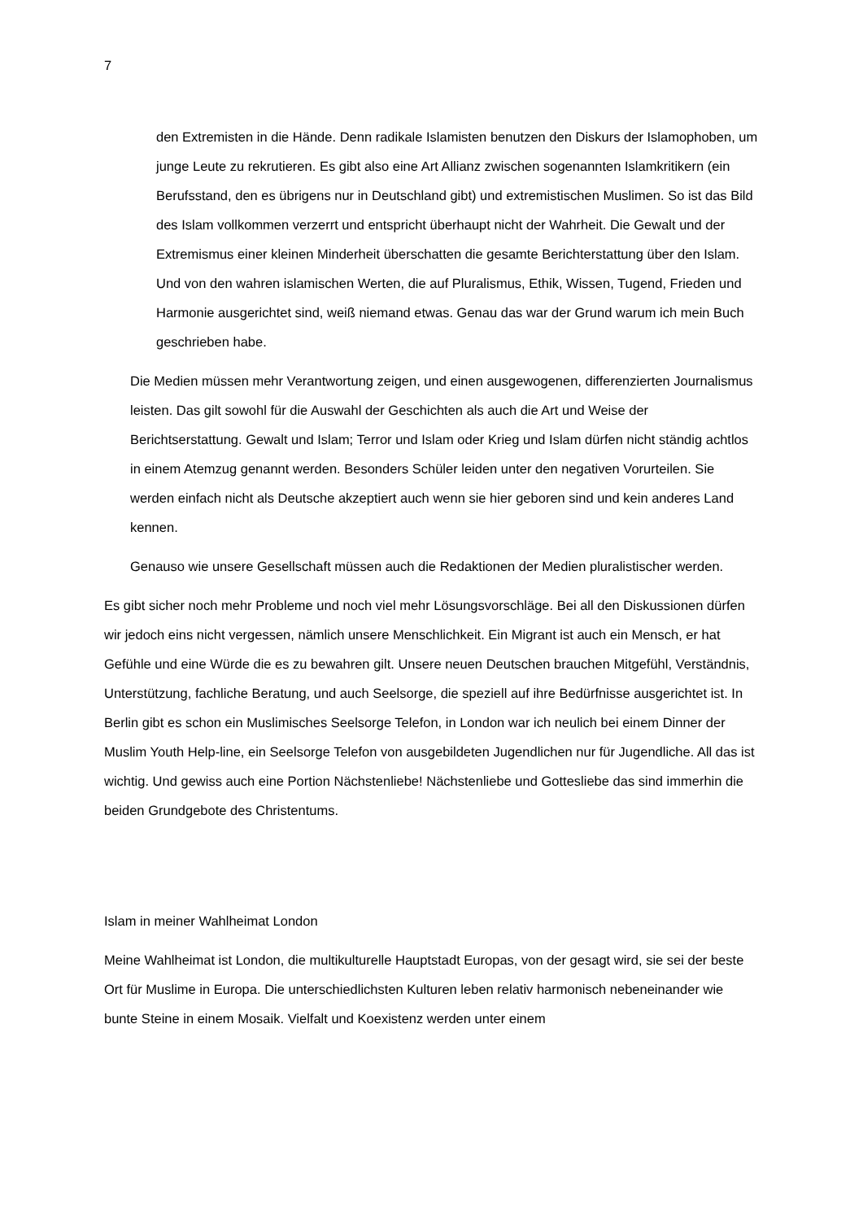7
den Extremisten in die Hände. Denn radikale Islamisten benutzen den Diskurs der Islamophoben, um junge Leute zu rekrutieren. Es gibt also eine Art Allianz zwischen sogenannten Islamkritikern (ein Berufsstand, den es übrigens nur in Deutschland gibt) und extremistischen Muslimen. So ist das Bild des Islam vollkommen verzerrt und entspricht überhaupt nicht der Wahrheit. Die Gewalt und der Extremismus einer kleinen Minderheit überschatten die gesamte Berichterstattung über den Islam. Und von den wahren islamischen Werten, die auf Pluralismus, Ethik, Wissen, Tugend, Frieden und Harmonie ausgerichtet sind, weiß niemand etwas. Genau das war der Grund warum ich mein Buch geschrieben habe.
Die Medien müssen mehr Verantwortung zeigen, und einen ausgewogenen, differenzierten Journalismus leisten. Das gilt sowohl für die Auswahl der Geschichten als auch die Art und Weise der Berichtserstattung. Gewalt und Islam; Terror und Islam oder Krieg und Islam dürfen nicht ständig achtlos in einem Atemzug genannt werden. Besonders Schüler leiden unter den negativen Vorurteilen. Sie werden einfach nicht als Deutsche akzeptiert auch wenn sie hier geboren sind und kein anderes Land kennen.
Genauso wie unsere Gesellschaft müssen auch die Redaktionen der Medien pluralistischer werden.
Es gibt sicher noch mehr Probleme und noch viel mehr Lösungsvorschläge. Bei all den Diskussionen dürfen wir jedoch eins nicht vergessen, nämlich unsere Menschlichkeit. Ein Migrant ist auch ein Mensch, er hat Gefühle und eine Würde die es zu bewahren gilt. Unsere neuen Deutschen brauchen Mitgefühl, Verständnis, Unterstützung, fachliche Beratung, und auch Seelsorge, die speziell auf ihre Bedürfnisse ausgerichtet ist. In Berlin gibt es schon ein Muslimisches Seelsorge Telefon, in London war ich neulich bei einem Dinner der Muslim Youth Help-line, ein Seelsorge Telefon von ausgebildeten Jugendlichen nur für Jugendliche. All das ist wichtig. Und gewiss auch eine Portion Nächstenliebe! Nächstenliebe und Gottesliebe das sind immerhin die beiden Grundgebote des Christentums.
Islam in meiner Wahlheimat London
Meine Wahlheimat ist London, die multikulturelle Hauptstadt Europas, von der gesagt wird, sie sei der beste Ort für Muslime in Europa. Die unterschiedlichsten Kulturen leben relativ harmonisch nebeneinander wie bunte Steine in einem Mosaik. Vielfalt und Koexistenz werden unter einem